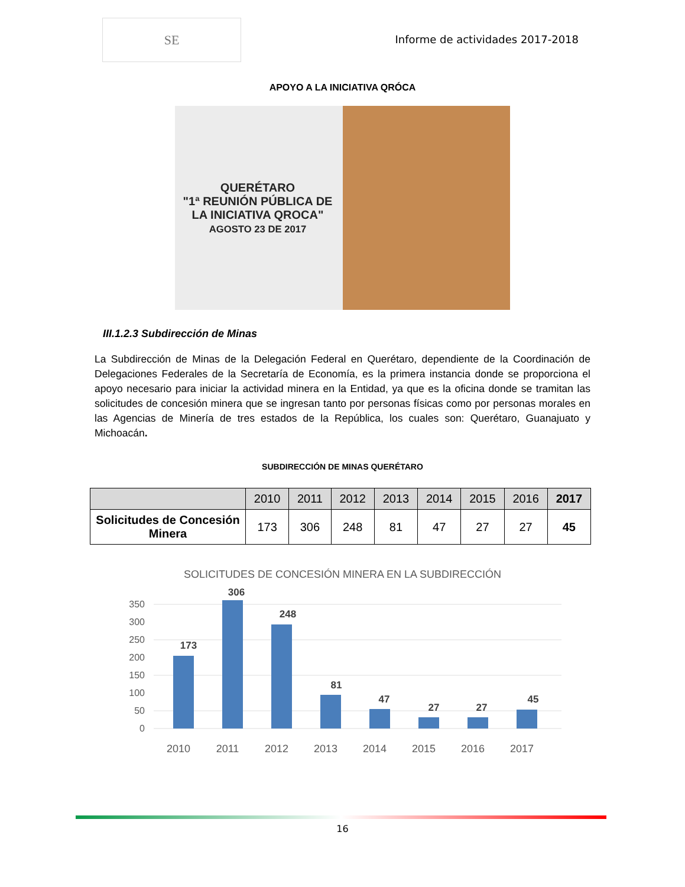SE
Informe de actividades 2017-2018
APOYO A LA INICIATIVA QRÓCA
QUERÉTARO
"1ª REUNIÓN PÚBLICA DE LA INICIATIVA QROCA"
AGOSTO 23 DE 2017
III.1.2.3 Subdirección de Minas
La Subdirección de Minas de la Delegación Federal en Querétaro, dependiente de la Coordinación de Delegaciones Federales de la Secretaría de Economía, es la primera instancia donde se proporciona el apoyo necesario para iniciar la actividad minera en la Entidad, ya que es la oficina donde se tramitan las solicitudes de concesión minera que se ingresan tanto por personas físicas como por personas morales en las Agencias de Minería de tres estados de la República, los cuales son: Querétaro, Guanajuato y Michoacán.
SUBDIRECCIÓN DE MINAS QUERÉTARO
| | 2010 | 2011 | 2012 | 2013 | 2014 | 2015 | 2016 | 2017 |
| --- | --- | --- | --- | --- | --- | --- | --- | --- |
| Solicitudes de Concesión Minera | 173 | 306 | 248 | 81 | 47 | 27 | 27 | 45 |
SOLICITUDES DE CONCESIÓN MINERA EN LA SUBDIRECCIÓN
350
300
250
200
150
100
50
0
173
306
248
81
47
27
27
45
2010
2011
2012
2013
2014
2015
2016
2017
16